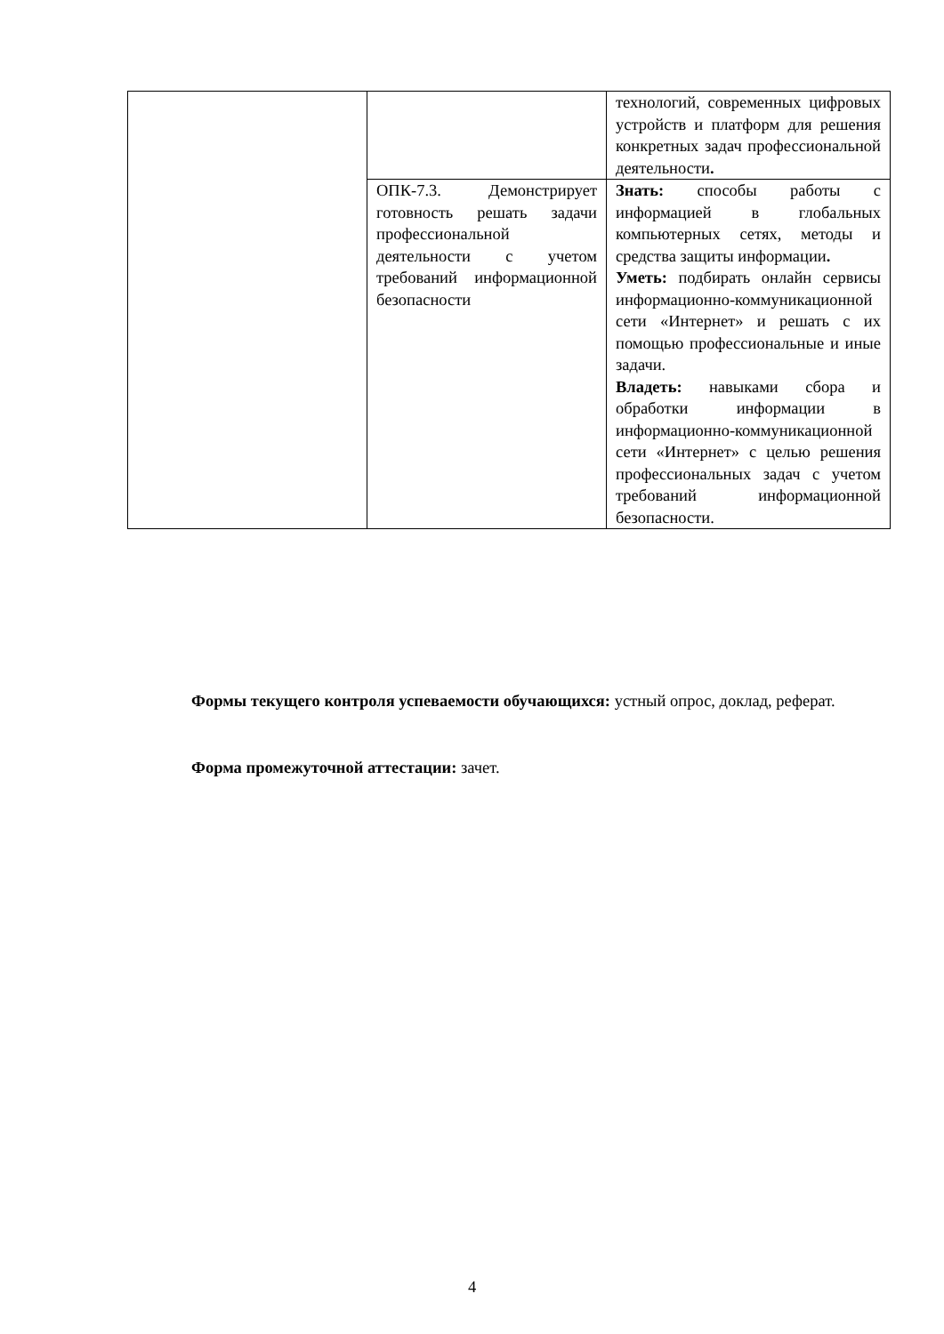| | | технологий, современных цифровых устройств и платформ для решения конкретных задач профессиональной деятельности . |
| | ОПК-7.3. Демонстрирует готовность решать задачи профессиональной деятельности с учетом требований информационной безопасности | Знать: способы работы с информацией в глобальных компьютерных сетях, методы и средства защиты информации . Уметь: подбирать онлайн сервисы информационно-коммуникационной сети «Интернет» и решать с их помощью профессиональные и иные задачи. Владеть: навыками сбора и обработки информации в информационно-коммуникационной сети «Интернет» с целью решения профессиональных задач с учетом требований информационной безопасности. |
Формы текущего контроля успеваемости обучающихся: устный опрос, доклад, реферат.
Форма промежуточной аттестации: зачет.
4